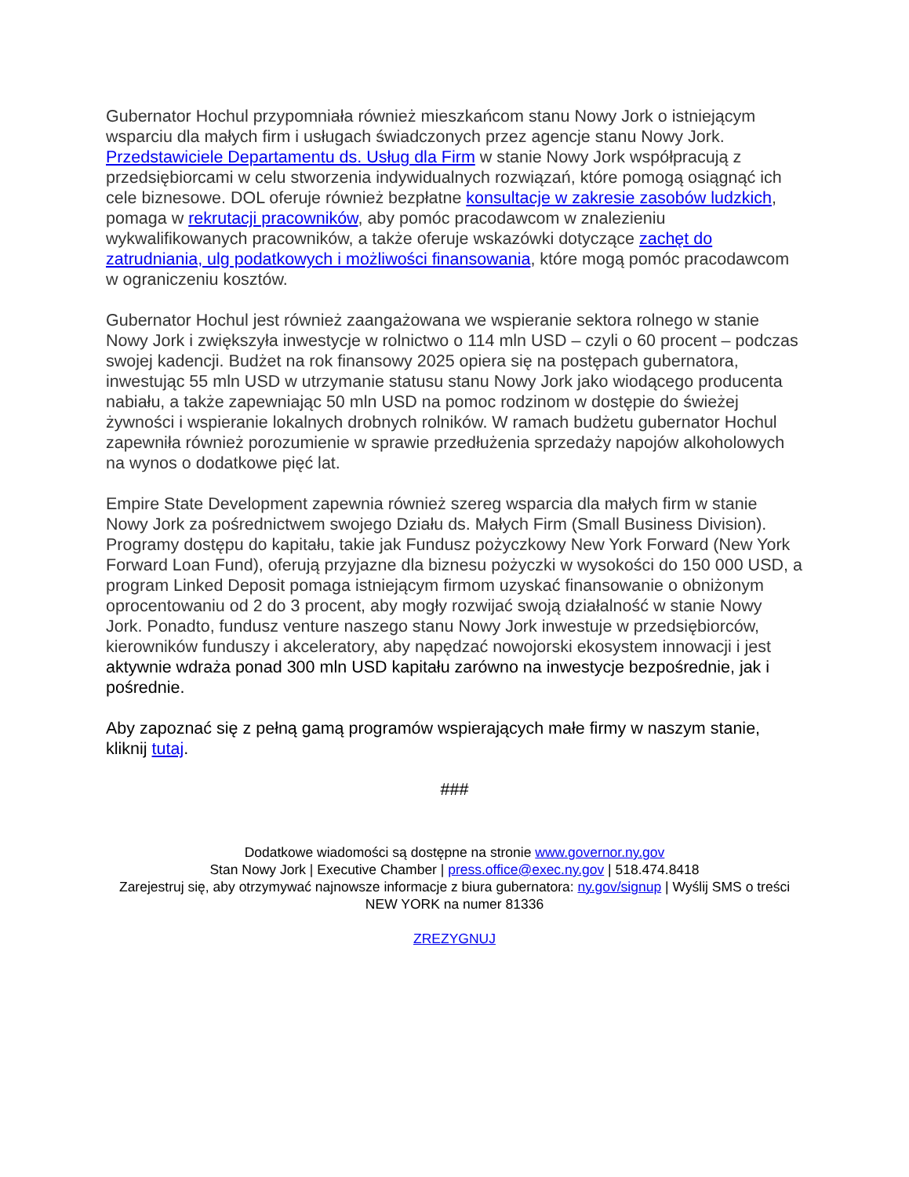Gubernator Hochul przypomniała również mieszkańcom stanu Nowy Jork o istniejącym wsparciu dla małych firm i usługach świadczonych przez agencje stanu Nowy Jork. Przedstawiciele Departamentu ds. Usług dla Firm w stanie Nowy Jork współpracują z przedsiębiorcami w celu stworzenia indywidualnych rozwiązań, które pomogą osiągnąć ich cele biznesowe. DOL oferuje również bezpłatne konsultacje w zakresie zasobów ludzkich, pomaga w rekrutacji pracowników, aby pomóc pracodawcom w znalezieniu wykwalifikowanych pracowników, a także oferuje wskazówki dotyczące zachęt do zatrudniania, ulg podatkowych i możliwości finansowania, które mogą pomóc pracodawcom w ograniczeniu kosztów.
Gubernator Hochul jest również zaangażowana we wspieranie sektora rolnego w stanie Nowy Jork i zwiększyła inwestycje w rolnictwo o 114 mln USD – czyli o 60 procent – podczas swojej kadencji. Budżet na rok finansowy 2025 opiera się na postępach gubernatora, inwestując 55 mln USD w utrzymanie statusu stanu Nowy Jork jako wiodącego producenta nabiału, a także zapewniając 50 mln USD na pomoc rodzinom w dostępie do świeżej żywności i wspieranie lokalnych drobnych rolników. W ramach budżetu gubernator Hochul zapewniła również porozumienie w sprawie przedłużenia sprzedaży napojów alkoholowych na wynos o dodatkowe pięć lat.
Empire State Development zapewnia również szereg wsparcia dla małych firm w stanie Nowy Jork za pośrednictwem swojego Działu ds. Małych Firm (Small Business Division). Programy dostępu do kapitału, takie jak Fundusz pożyczkowy New York Forward (New York Forward Loan Fund), oferują przyjazne dla biznesu pożyczki w wysokości do 150 000 USD, a program Linked Deposit pomaga istniejącym firmom uzyskać finansowanie o obniżonym oprocentowaniu od 2 do 3 procent, aby mogły rozwijać swoją działalność w stanie Nowy Jork. Ponadto, fundusz venture naszego stanu Nowy Jork inwestuje w przedsiębiorców, kierowników funduszy i akceleratory, aby napędzać nowojorski ekosystem innowacji i jest aktywnie wdraża ponad 300 mln USD kapitału zarówno na inwestycje bezpośrednie, jak i pośrednie.
Aby zapoznać się z pełną gamą programów wspierających małe firmy w naszym stanie, kliknij tutaj.
###
Dodatkowe wiadomości są dostępne na stronie www.governor.ny.gov
Stan Nowy Jork | Executive Chamber | press.office@exec.ny.gov | 518.474.8418
Zarejestruj się, aby otrzymywać najnowsze informacje z biura gubernatora: ny.gov/signup | Wyślij SMS o treści NEW YORK na numer 81336
ZREZYGNUJ